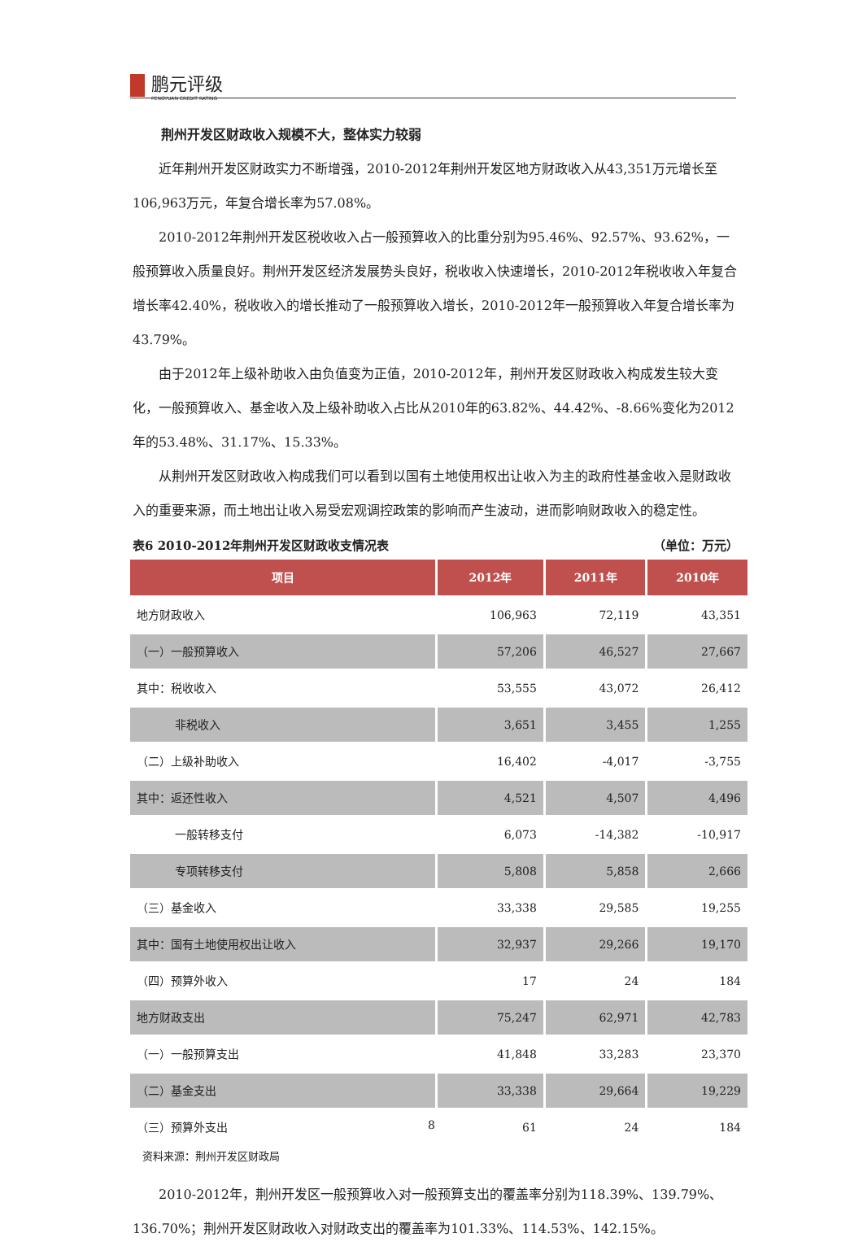鹏元评级
PENGYUAN CREDIT RATING
荆州开发区财政收入规模不大，整体实力较弱
近年荆州开发区财政实力不断增强，2010-2012年荆州开发区地方财政收入从43,351万元增长至106,963万元，年复合增长率为57.08%。
2010-2012年荆州开发区税收收入占一般预算收入的比重分别为95.46%、92.57%、93.62%，一般预算收入质量良好。荆州开发区经济发展势头良好，税收收入快速增长，2010-2012年税收收入年复合增长率42.40%，税收收入的增长推动了一般预算收入增长，2010-2012年一般预算收入年复合增长率为43.79%。
由于2012年上级补助收入由负值变为正值，2010-2012年，荆州开发区财政收入构成发生较大变化，一般预算收入、基金收入及上级补助收入占比从2010年的63.82%、44.42%、-8.66%变化为2012年的53.48%、31.17%、15.33%。
从荆州开发区财政收入构成我们可以看到以国有土地使用权出让收入为主的政府性基金收入是财政收入的重要来源，而土地出让收入易受宏观调控政策的影响而产生波动，进而影响财政收入的稳定性。
表6 2010-2012年荆州开发区财政收支情况表 （单位：万元）
| 项目 | 2012年 | 2011年 | 2010年 |
| --- | --- | --- | --- |
| 地方财政收入 | 106,963 | 72,119 | 43,351 |
| （一）一般预算收入 | 57,206 | 46,527 | 27,667 |
| 其中：税收收入 | 53,555 | 43,072 | 26,412 |
| 非税收入 | 3,651 | 3,455 | 1,255 |
| （二）上级补助收入 | 16,402 | -4,017 | -3,755 |
| 其中：返还性收入 | 4,521 | 4,507 | 4,496 |
| 一般转移支付 | 6,073 | -14,382 | -10,917 |
| 专项转移支付 | 5,808 | 5,858 | 2,666 |
| （三）基金收入 | 33,338 | 29,585 | 19,255 |
| 其中：国有土地使用权出让收入 | 32,937 | 29,266 | 19,170 |
| （四）预算外收入 | 17 | 24 | 184 |
| 地方财政支出 | 75,247 | 62,971 | 42,783 |
| （一）一般预算支出 | 41,848 | 33,283 | 23,370 |
| （二）基金支出 | 33,338 | 29,664 | 19,229 |
| （三）预算外支出 | 61 | 24 | 184 |
资料来源：荆州开发区财政局
2010-2012年，荆州开发区一般预算收入对一般预算支出的覆盖率分别为118.39%、139.79%、136.70%；荆州开发区财政收入对财政支出的覆盖率为101.33%、114.53%、142.15%。
8